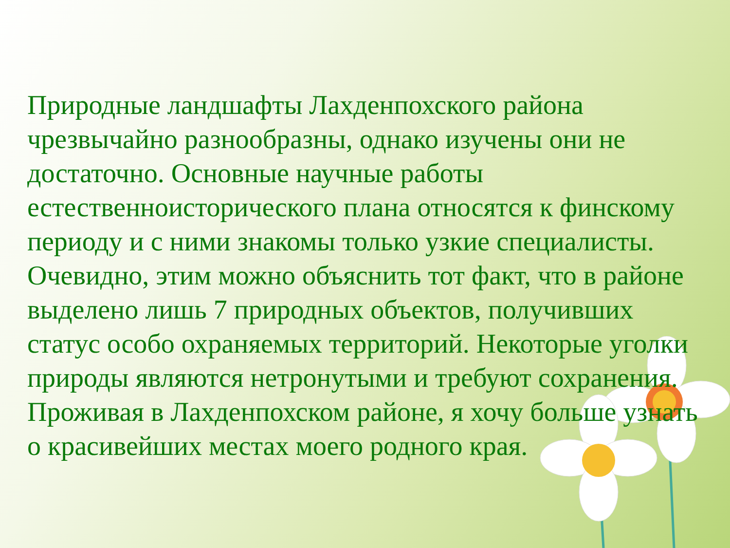Природные ландшафты Лахденпохского района чрезвычайно разнообразны, однако изучены они не достаточно. Основные научные работы естественноисторического плана относятся к финскому периоду и с ними знакомы только узкие специалисты. Очевидно, этим можно объяснить тот факт, что в районе выделено лишь 7 природных объектов, получивших статус особо охраняемых территорий. Некоторые уголки природы являются нетронутыми и требуют сохранения.
Проживая в Лахденпохском районе, я хочу больше узнать о красивейших местах моего родного края.